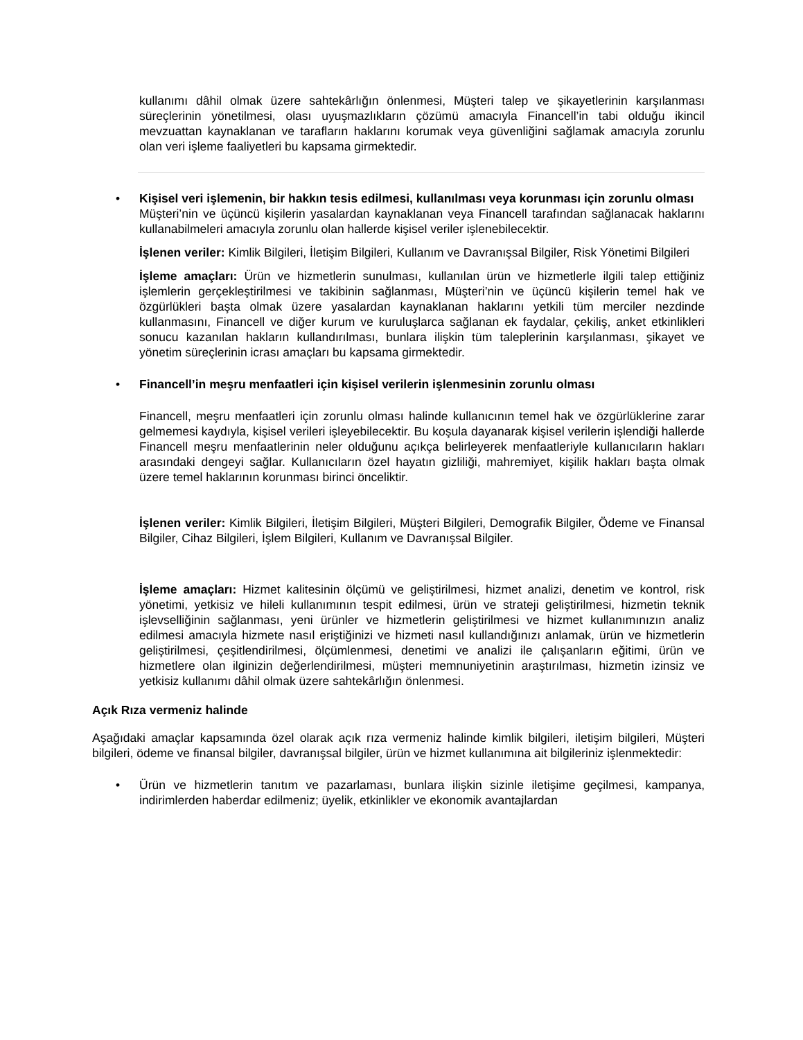kullanımı dâhil olmak üzere sahtekârlığın önlenmesi, Müşteri talep ve şikayetlerinin karşılanması süreçlerinin yönetilmesi, olası uyuşmazlıkların çözümü amacıyla Financell’in tabi olduğu ikincil mevzuattan kaynaklanan ve tarafların haklarını korumak veya güvenliğini sağlamak amacıyla zorunlu olan veri işleme faaliyetleri bu kapsama girmektedir.
•
Kişisel veri işlemenin, bir hakkın tesis edilmesi, kullanılması veya korunması için zorunlu olması
Müşteri’nin ve üçüncü kişilerin yasalardan kaynaklanan veya Financell tarafından sağlanacak haklarını kullanabilmeleri amacıyla zorunlu olan hallerde kişisel veriler işlenebilecektir.
İşlenen veriler: Kimlik Bilgileri, İletişim Bilgileri, Kullanım ve Davranışsal Bilgiler, Risk Yönetimi Bilgileri
İşleme amaçları: Ürün ve hizmetlerin sunulması, kullanılan ürün ve hizmetlerle ilgili talep ettiğiniz işlemlerin gerçekleştirilmesi ve takibinin sağlanması, Müşteri’nin ve üçüncü kişilerin temel hak ve özgürlükleri başta olmak üzere yasalardan kaynaklanan haklarını yetkili tüm merciler nezdinde kullanmasını, Financell ve diğer kurum ve kuruluşlarca sağlanan ek faydalar, çekiliş, anket etkinlikleri sonucu kazanılan hakların kullandırılması, bunlara ilişkin tüm taleplerinin karşılanması, şikayet ve yönetim süreçlerinin icrası amaçları bu kapsama girmektedir.
•
Financell’in meşru menfaatleri için kişisel verilerin işlenmesinin zorunlu olması
Financell, meşru menfaatleri için zorunlu olması halinde kullanıcının temel hak ve özgürlüklerine zarar gelmemesi kaydıyla, kişisel verileri işleyebilecektir. Bu koşula dayanarak kişisel verilerin işlendiği hallerde Financell meşru menfaatlerinin neler olduğunu açıkça belirleyerek menfaatleriyle kullanıcıların hakları arasındaki dengeyi sağlar. Kullanıcıların özel hayatın gizliliği, mahremiyet, kişilik hakları başta olmak üzere temel haklarının korunması birinci önceliktir.
İşlenen veriler: Kimlik Bilgileri, İletişim Bilgileri, Müşteri Bilgileri, Demografik Bilgiler, Ödeme ve Finansal Bilgiler, Cihaz Bilgileri, İşlem Bilgileri, Kullanım ve Davranışsal Bilgiler.
İşleme amaçları: Hizmet kalitesinin ölçümü ve geliştirilmesi, hizmet analizi, denetim ve kontrol, risk yönetimi, yetkisiz ve hileli kullanımının tespit edilmesi, ürün ve strateji geliştirilmesi, hizmetin teknik işlevselliğinin sağlanması, yeni ürünler ve hizmetlerin geliştirilmesi ve hizmet kullanımınızın analiz edilmesi amacıyla hizmete nasıl eriştiğinizi ve hizmeti nasıl kullandığınızı anlamak, ürün ve hizmetlerin geliştirilmesi, çeşitlendirilmesi, ölçümlenmesi, denetimi ve analizi ile çalışanların eğitimi, ürün ve hizmetlere olan ilginizin değerlendirilmesi, müşteri memnuniyetinin araştırılması, hizmetin izinsiz ve yetkisiz kullanımı dâhil olmak üzere sahtekârlığın önlenmesi.
Açık Rıza vermeniz halinde
Aşağıdaki amaçlar kapsamında özel olarak açık rıza vermeniz halinde kimlik bilgileri, iletişim bilgileri, Müşteri bilgileri, ödeme ve finansal bilgiler, davranışsal bilgiler, ürün ve hizmet kullanımına ait bilgileriniz işlenmektedir:
•
Ürün ve hizmetlerin tanıtım ve pazarlaması, bunlara ilişkin sizinle iletişime geçilmesi, kampanya, indirimlerden haberdar edilmeniz; üyelik, etkinlikler ve ekonomik avantajlardan